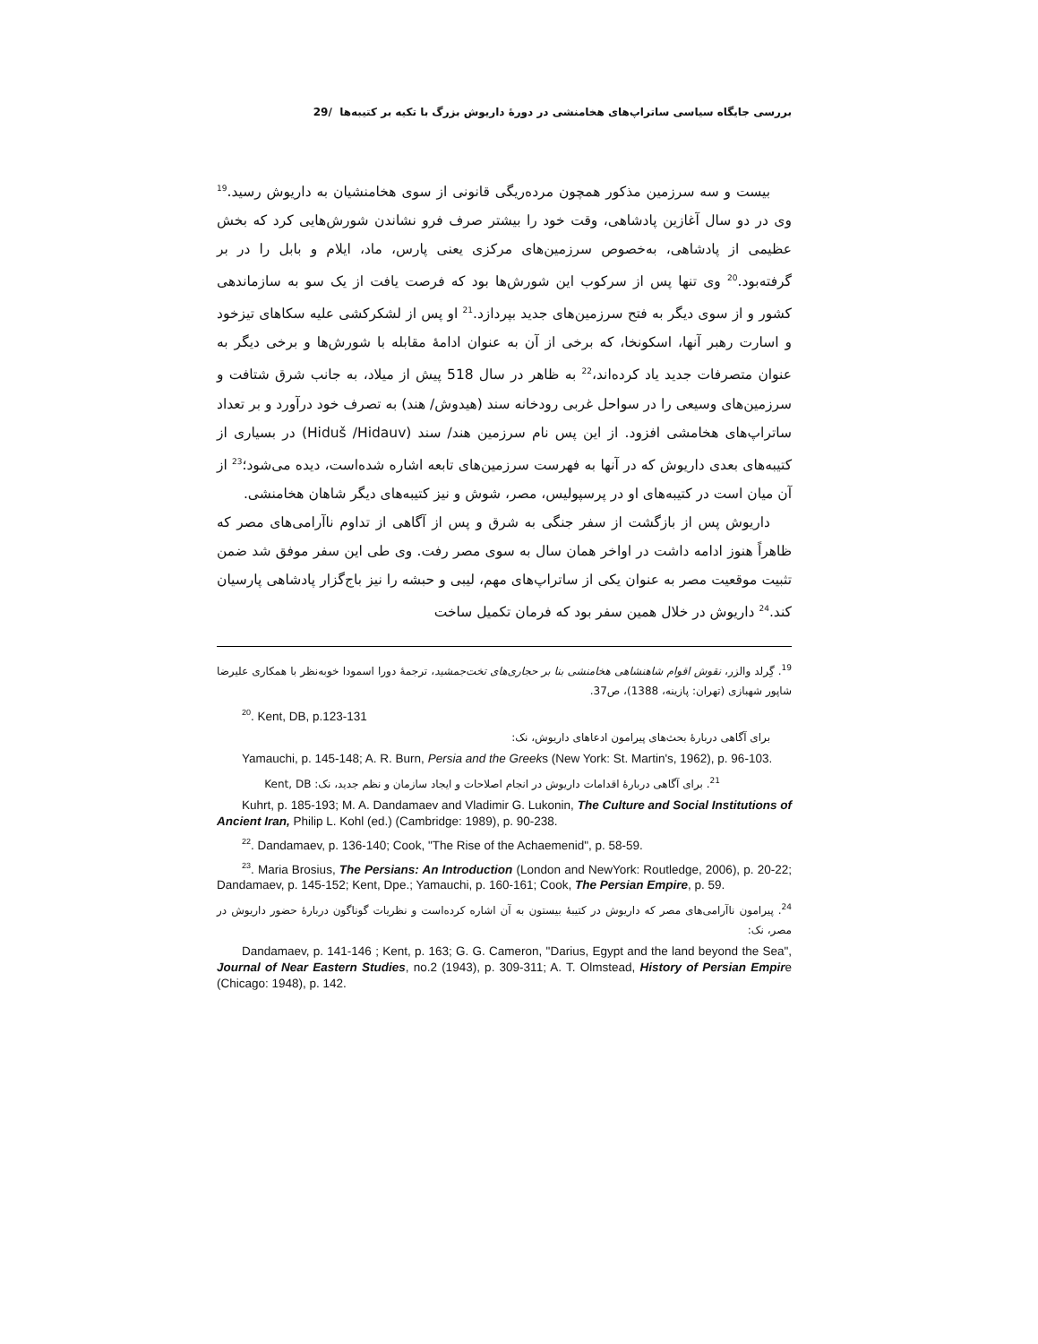بررسی جایگاه سیاسی ساتراپ‌های هخامنشی در دورهٔ داریوش بزرگ با تکیه بر کتیبه‌ها /29
بیست و سه سرزمین مذکور همچون مرده‌ریگی قانونی از سوی هخامنشیان به داریوش رسید.<sup>19</sup> وی در دو سال آغازین پادشاهی، وقت خود را بیشتر صرف فرو نشاندن شورش‌هایی کرد که بخش عظیمی از پادشاهی، به‌خصوص سرزمین‌های مرکزی یعنی پارس، ماد، ایلام و بابل را در بر گرفته‌بود.<sup>20</sup> وی تنها پس از سرکوب این شورش‌ها بود که فرصت یافت از یک سو به سازماندهی کشور و از سوی دیگر به فتح سرزمین‌های جدید بپردازد.<sup>21</sup> او پس از لشکرکشی علیه سکاهای تیزخود و اسارت رهبر آنها، اسکونخا، که برخی از آن به عنوان ادامهٔ مقابله با شورش‌ها و برخی دیگر به عنوان متصرفات جدید یاد کرده‌اند،<sup>22</sup> به ظاهر در سال 518 پیش از میلاد، به جانب شرق شتافت و سرزمین‌های وسیعی را در سواحل غربی رودخانه سند (هیدوش/ هند) به تصرف خود درآورد و بر تعداد ساتراپ‌های هخامشی افزود. از این پس نام سرزمین هند/ سند (Hiduš /Hidauv) در بسیاری از کتیبه‌های بعدی داریوش که در آنها به فهرست سرزمین‌های تابعه اشاره شده‌است، دیده می‌شود؛<sup>23</sup> از آن میان است در کتیبه‌های او در پرسپولیس، مصر، شوش و نیز کتیبه‌های دیگر شاهان هخامنشی.
داریوش پس از بازگشت از سفر جنگی به شرق و پس از آگاهی از تداوم ناآرامی‌های مصر که ظاهراً هنوز ادامه داشت در اواخر همان سال به سوی مصر رفت. وی طی این سفر موفق شد ضمن تثبیت موقعیت مصر به عنوان یکی از ساتراپ‌های مهم، لیبی و حبشه را نیز باج‌گزار پادشاهی پارسیان کند.<sup>24</sup> داریوش در خلال همین سفر بود که فرمان تکمیل ساخت
<sup>19</sup>. گِرلد والزر، نقوش اقوام شاهنشاهی هخامنشی بنا بر حجاری‌های تخت‌جمشید، ترجمهٔ دورا اسمودا خوبه‌نظر با همکاری علیرضا شاپور شهبازی (تهران: پازینه، 1388)، ص37.
<sup>20</sup>. Kent, DB, p.123-131
برای آگاهی دربارهٔ بحث‌های پیرامون ادعاهای داریوش، نک:
Yamauchi, p. 145-148; A. R. Burn, Persia and the Greeks (New York: St. Martin's, 1962), p. 96-103.
<sup>21</sup>. برای آگاهی دربارهٔ اقدامات داریوش در انجام اصلاحات و ایجاد سازمان و نظم جدید، نک: Kent, DB
Kuhrt, p. 185-193; M. A. Dandamaev and Vladimir G. Lukonin, The Culture and Social Institutions of Ancient Iran, Philip L. Kohl (ed.) (Cambridge: 1989), p. 90-238.
<sup>22</sup>. Dandamaev, p. 136-140; Cook, "The Rise of the Achaemenid", p. 58-59.
<sup>23</sup>. Maria Brosius, The Persians: An Introduction (London and NewYork: Routledge, 2006), p. 20-22; Dandamaev, p. 145-152; Kent, Dpe.; Yamauchi, p. 160-161; Cook, The Persian Empire, p. 59.
<sup>24</sup>. پیرامون ناآرامی‌های مصر که داریوش در کتیبهٔ بیستون به آن اشاره کرده‌است و نظریات گوناگون دربارهٔ حضور داریوش در مصر، نک:
Dandamaev, p. 141-146 ; Kent, p. 163; G. G. Cameron, "Darius, Egypt and the land beyond the Sea", Journal of Near Eastern Studies, no.2 (1943), p. 309-311; A. T. Olmstead, History of Persian Empire (Chicago: 1948), p. 142.